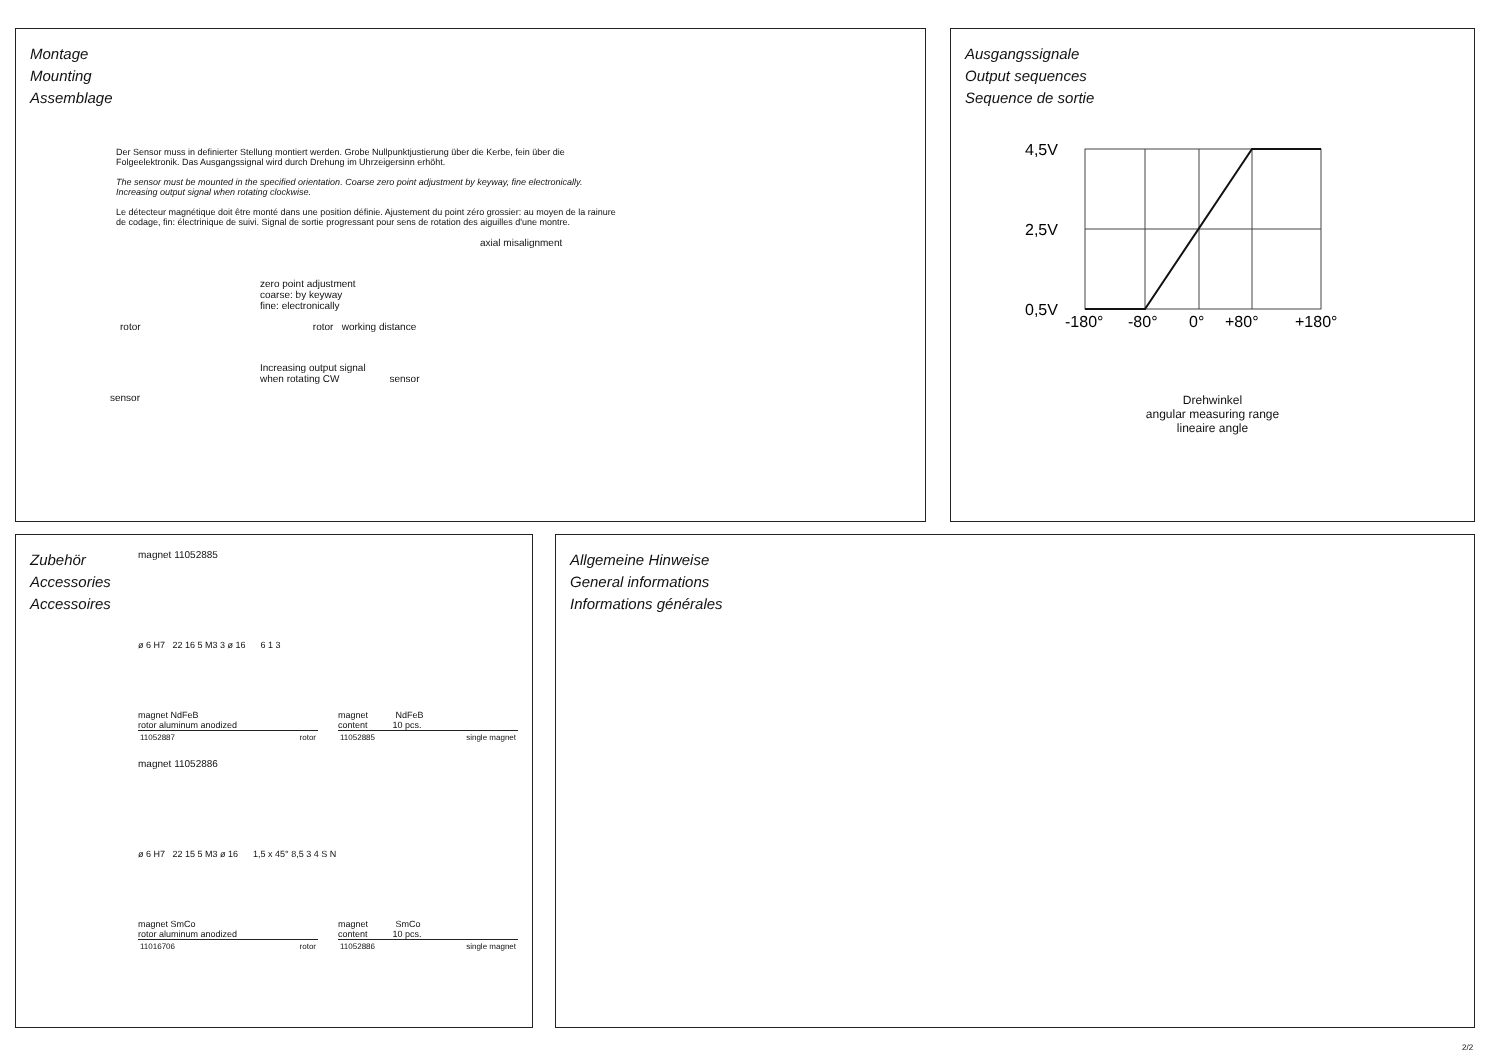Montage
Mounting
Assemblage
Der Sensor muss in definierter Stellung montiert werden. Grobe Nullpunktjustierung über die Kerbe, fein über die Folgeelektronik. Das Ausgangssignal wird durch Drehung im Uhrzeigersinn erhöht.
The sensor must be mounted in the specified orientation. Coarse zero point adjustment by keyway, fine electronically. Increasing output signal when rotating clockwise.
Le détecteur magnétique doit être monté dans une position définie. Ajustement du point zéro grossier: au moyen de la rainure de codage, fin: électrinique de suivi. Signal de sortie progressant pour sens de rotation des aiguilles d'une montre.
axial misalignment
zero point adjustment
coarse: by keyway
fine: electronically
rotor rotor working distance
Increasing output signal
when rotating CW sensor
sensor
Ausgangssignale
Output sequences
Sequence de sortie
4,5V
2,5V
0,5V
-180°
-80°
0°
+80°
+180°
Drehwinkel
angular measuring range
lineaire angle
Zubehör
Accessories
Accessoires
magnet 11052885
ø 6 H7 22 16 5 M3 3 ø 16 6 1 3
magnet NdFeB
rotor aluminum anodized
| 11052887 | rotor |
magnet NdFeB
content 10 pcs.
| 11052885 | single magnet |
magnet 11052886
ø 6 H7 22 15 5 M3 ø 16 1,5 x 45° 8,5 3 4 S N
magnet SmCo
rotor aluminum anodized
| 11016706 | rotor |
magnet SmCo
content 10 pcs.
| 11052886 | single magnet |
Allgemeine Hinweise
General informations
Informations générales
2/2